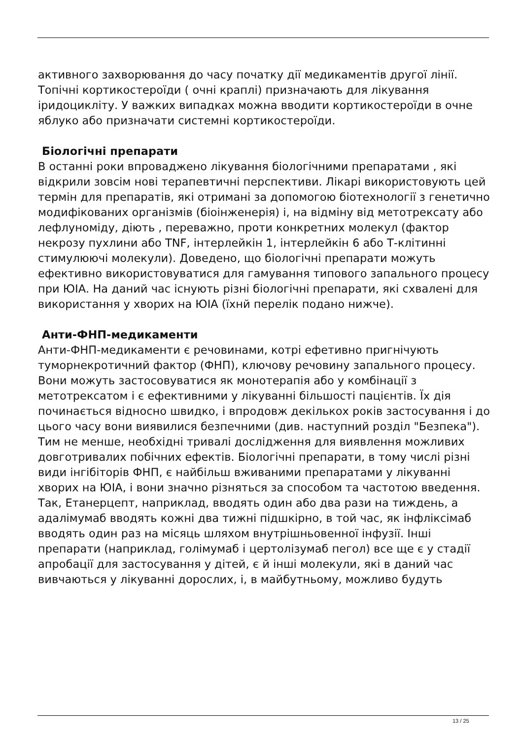активного захворювання до часу початку дії медикаментів другої лінії.
Топічні кортикостероїди ( очні краплі) призначають для лікування іридоцикліту. У важких випадках можна вводити кортикостероїди в очне яблуко або призначати системні кортикостероїди.
Біологічні препарати
В останні роки впроваджено лікування біологічними препаратами , які відкрили зовсім нові терапевтичні перспективи. Лікарі використовують цей термін для препаратів, які отримані за допомогою біотехнології з генетично модифікованих організмів (біоінженерія) і, на відміну від метотрексату або лефлуноміду, діють , переважно, проти конкретних молекул (фактор некрозу пухлини або TNF, інтерлейкін 1, інтерлейкін 6 або Т-клітинні стимулюючі молекули). Доведено, що біологічні препарати можуть ефективно використовуватися для гамування типового запального процесу при ЮІА. На даний час існують різні біологічні препарати, які схвалені для використання у хворих на ЮІА (їхнй перелік подано нижче).
Анти-ФНП-медикаменти
Анти-ФНП-медикаменти є речовинами, котрі ефетивно пригнічують туморнекротичний фактор (ФНП), ключову речовину запального процесу. Вони можуть застосовуватися як монотерапія або у комбінації з метотрексатом і є ефективними у лікуванні більшості пацієнтів. Їх дія починається відносно швидко, і впродовж декількох років застосування і до цього часу вони виявилися безпечними (див. наступний розділ "Безпека"). Тим не менше, необхідні тривалі дослідження для виявлення можливих довготривалих побічних ефектів. Біологічні препарати, в тому числі різні види інгібіторів ФНП, є найбільш вживаними препаратами у лікуванні хворих на ЮІА, і вони значно різняться за способом та частотою введення. Так, Етанерцепт, наприклад, вводять один або два рази на тиждень, а адалімумаб вводять кожні два тижні підшкірно, в той час, як інфліксімаб вводять один раз на місяць шляхом внутрішньовенної інфузії. Інші препарати (наприклад, голімумаб і цертолізумаб пегол) все ще є у стадії апробації для застосування у дітей, є й інші молекули, які в даний час вивчаються у лікуванні дорослих, і, в майбутньому, можливо будуть
13 / 25